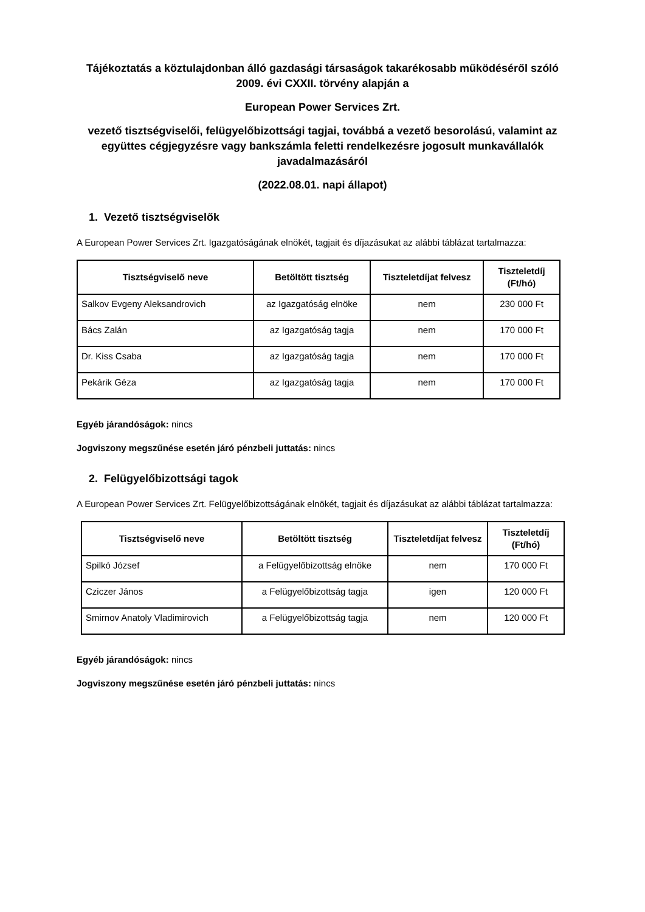Tájékoztatás a köztulajdonban álló gazdasági társaságok takarékosabb működéséről szóló 2009. évi CXXII. törvény alapján a
European Power Services Zrt.
vezető tisztségviselői, felügyelőbizottsági tagjai, továbbá a vezető besorolású, valamint az együttes cégjegyzésre vagy bankszámla feletti rendelkezésre jogosult munkavállalók javadalmazásáról
(2022.08.01. napi állapot)
1. Vezető tisztségviselők
A European Power Services Zrt. Igazgatóságának elnökét, tagjait és díjazásukat az alábbi táblázat tartalmazza:
| Tisztségviselő neve | Betöltött tisztség | Tiszteletdíjat felvesz | Tiszteletdíj (Ft/hó) |
| --- | --- | --- | --- |
| Salkov Evgeny Aleksandrovich | az Igazgatóság elnöke | nem | 230 000 Ft |
| Bács Zalán | az Igazgatóság tagja | nem | 170 000 Ft |
| Dr. Kiss Csaba | az Igazgatóság tagja | nem | 170 000 Ft |
| Pekárik Géza | az Igazgatóság tagja | nem | 170 000 Ft |
Egyéb járandóságok: nincs
Jogviszony megszűnése esetén járó pénzbeli juttatás: nincs
2. Felügyelőbizottsági tagok
A European Power Services Zrt. Felügyelőbizottságának elnökét, tagjait és díjazásukat az alábbi táblázat tartalmazza:
| Tisztségviselő neve | Betöltött tisztség | Tiszteletdíjat felvesz | Tiszteletdíj (Ft/hó) |
| --- | --- | --- | --- |
| Spilkó József | a Felügyelőbizottság elnöke | nem | 170 000 Ft |
| Cziczer János | a Felügyelőbizottság tagja | igen | 120 000 Ft |
| Smirnov Anatoly Vladimirovich | a Felügyelőbizottság tagja | nem | 120 000 Ft |
Egyéb járandóságok: nincs
Jogviszony megszűnése esetén járó pénzbeli juttatás: nincs